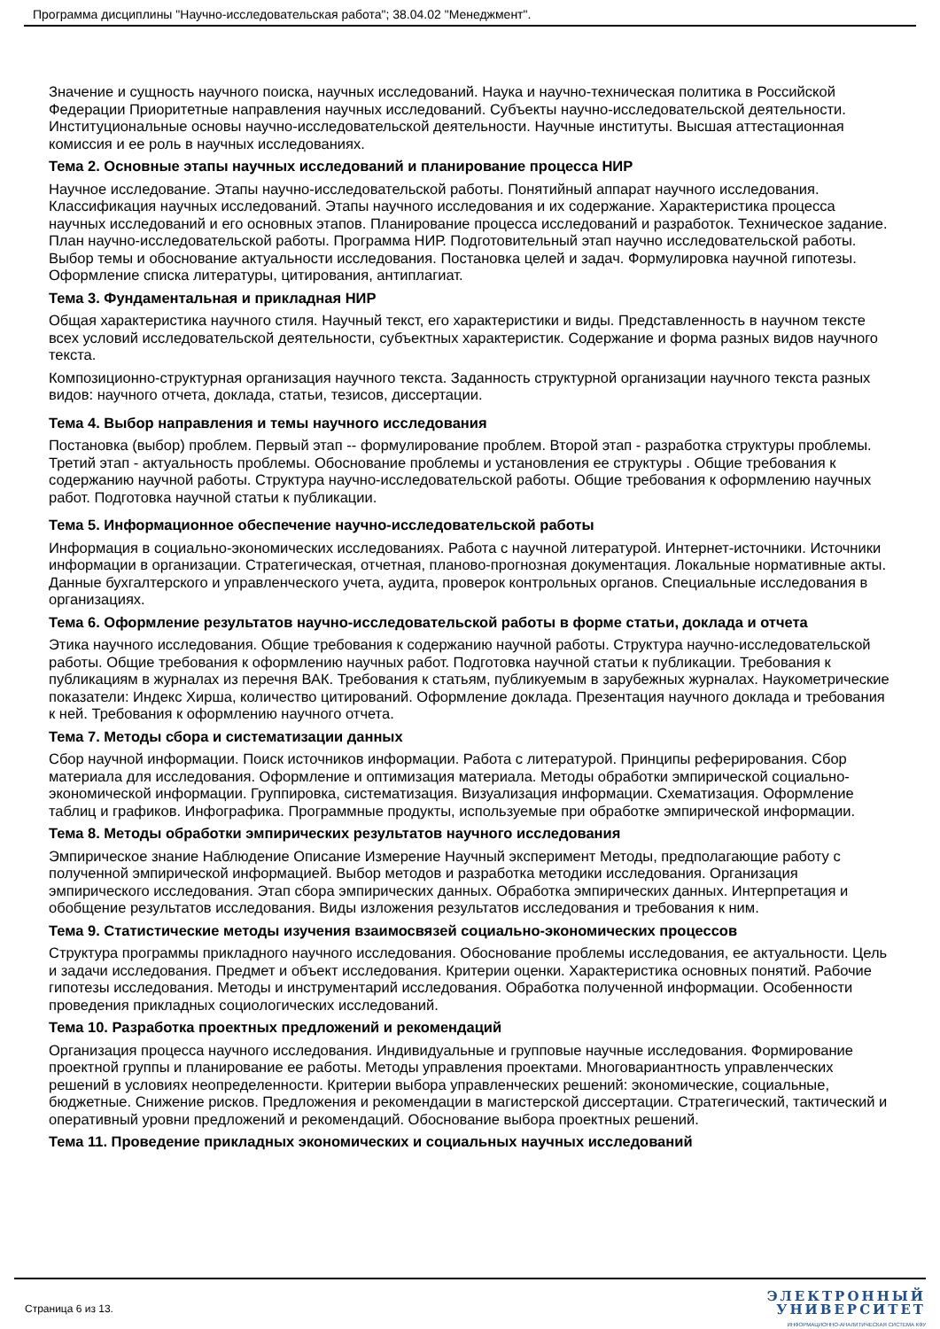Программа дисциплины "Научно-исследовательская работа"; 38.04.02 "Менеджмент".
Значение и сущность научного поиска, научных исследований. Наука и научно-техническая политика в Российской Федерации Приоритетные направления научных исследований. Субъекты научно-исследовательской деятельности. Институциональные основы научно-исследовательской деятельности. Научные институты. Высшая аттестационная комиссия и ее роль в научных исследованиях.
Тема 2. Основные этапы научных исследований и планирование процесса НИР
Научное исследование. Этапы научно-исследовательской работы. Понятийный аппарат научного исследования. Классификация научных исследований. Этапы научного исследования и их содержание. Характеристика процесса научных исследований и его основных этапов. Планирование процесса исследований и разработок. Техническое задание. План научно-исследовательской работы. Программа НИР. Подготовительный этап научно исследовательской работы. Выбор темы и обоснование актуальности исследования. Постановка целей и задач. Формулировка научной гипотезы. Оформление списка литературы, цитирования, антиплагиат.
Тема 3. Фундаментальная и прикладная НИР
Общая характеристика научного стиля. Научный текст, его характеристики и виды. Представленность в научном тексте всех условий исследовательской деятельности, субъектных характеристик. Содержание и форма разных видов научного текста.
Композиционно-структурная организация научного текста. Заданность структурной организации научного текста разных видов: научного отчета, доклада, статьи, тезисов, диссертации.
Тема 4. Выбор направления и темы научного исследования
Постановка (выбор) проблем. Первый этап -- формулирование проблем. Второй этап - разработка структуры проблемы. Третий этап - актуальность проблемы. Обоснование проблемы и установления ее структуры . Общие требования к содержанию научной работы. Структура научно-исследовательской работы. Общие требования к оформлению научных работ. Подготовка научной статьи к публикации.
Тема 5. Информационное обеспечение научно-исследовательской работы
Информация в социально-экономических исследованиях. Работа с научной литературой. Интернет-источники. Источники информации в организации. Стратегическая, отчетная, планово-прогнозная документация. Локальные нормативные акты. Данные бухгалтерского и управленческого учета, аудита, проверок контрольных органов. Специальные исследования в организациях.
Тема 6. Оформление результатов научно-исследовательской работы в форме статьи, доклада и отчета
Этика научного исследования. Общие требования к содержанию научной работы. Структура научно-исследовательской работы. Общие требования к оформлению научных работ. Подготовка научной статьи к публикации. Требования к публикациям в журналах из перечня ВАК. Требования к статьям, публикуемым в зарубежных журналах. Наукометрические показатели: Индекс Хирша, количество цитирований. Оформление доклада. Презентация научного доклада и требования к ней. Требования к оформлению научного отчета.
Тема 7. Методы сбора и систематизации данных
Сбор научной информации. Поиск источников информации. Работа с литературой. Принципы реферирования. Сбор материала для исследования. Оформление и оптимизация материала. Методы обработки эмпирической социально-экономической информации. Группировка, систематизация. Визуализация информации. Схематизация. Оформление таблиц и графиков. Инфографика. Программные продукты, используемые при обработке эмпирической информации.
Тема 8. Методы обработки эмпирических результатов научного исследования
Эмпирическое знание Наблюдение Описание Измерение Научный эксперимент Методы, предполагающие работу с полученной эмпирической информацией. Выбор методов и разработка методики исследования. Организация эмпирического исследования. Этап сбора эмпирических данных. Обработка эмпирических данных. Интерпретация и обобщение результатов исследования. Виды изложения результатов исследования и требования к ним.
Тема 9. Статистические методы изучения взаимосвязей социально-экономических процессов
Структура программы прикладного научного исследования. Обоснование проблемы исследования, ее актуальности. Цель и задачи исследования. Предмет и объект исследования. Критерии оценки. Характеристика основных понятий. Рабочие гипотезы исследования. Методы и инструментарий исследования. Обработка полученной информации. Особенности проведения прикладных социологических исследований.
Тема 10. Разработка проектных предложений и рекомендаций
Организация процесса научного исследования. Индивидуальные и групповые научные исследования. Формирование проектной группы и планирование ее работы. Методы управления проектами. Многовариантность управленческих решений в условиях неопределенности. Критерии выбора управленческих решений: экономические, социальные, бюджетные. Снижение рисков. Предложения и рекомендации в магистерской диссертации. Стратегический, тактический и оперативный уровни предложений и рекомендаций. Обоснование выбора проектных решений.
Тема 11. Проведение прикладных экономических и социальных научных исследований
Страница 6 из 13.
ЭЛЕКТРОННЫЙ
УНИВЕРСИТЕТ
ИНФОРМАЦИОННО-АНАЛИТИЧЕСКАЯ СИСТЕМА КФУ